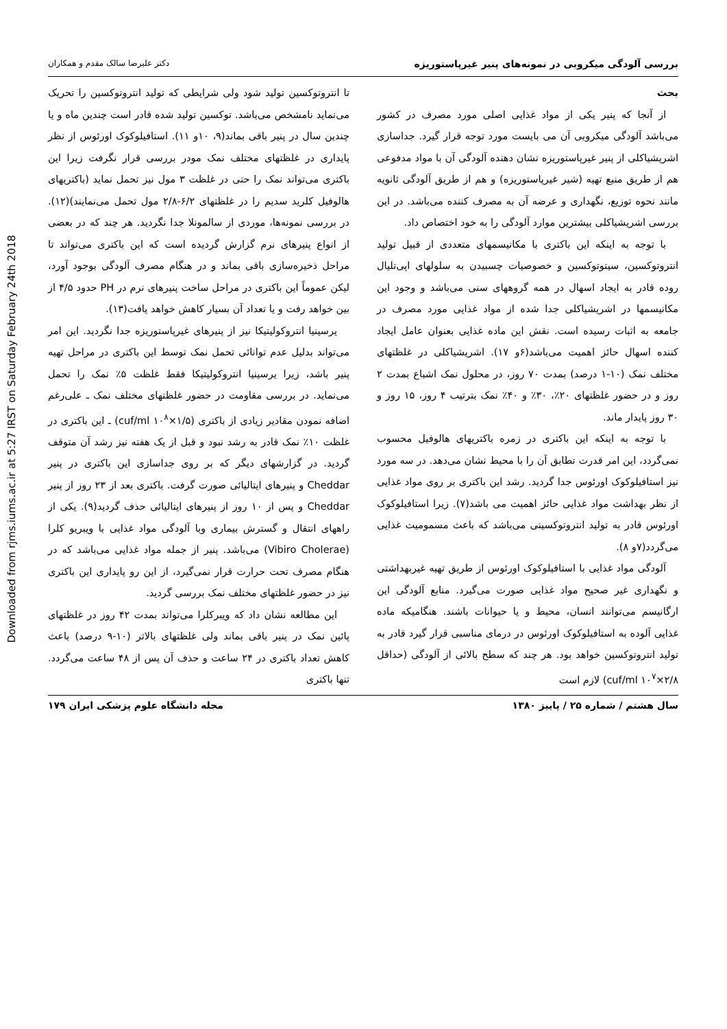Downloaded from rjms.iums.ac.ir at 5:27 IRST on Saturday February 24th 2018
بررسی آلودگی میکروبی در نمونه‌های پنیر غیرپاستوریزه دکتر علیرضا سالک مقدم و همکاران
بحث
از آنجا که پنیر یکی از مواد غذایی اصلی مورد مصرف در کشور می‌باشد آلودگی میکروبی آن می بایست مورد توجه قرار گیرد. جداسازی اشریشیاکلی از پنیر غیرپاستوریزه نشان دهنده آلودگی آن با مواد مدفوعی هم از طریق منبع تهیه (شیر غیرپاستوریزه) و هم از طریق آلودگی ثانویه مانند نحوه توزیع، نگهداری و عرضه آن به مصرف کننده می‌باشد. در این بررسی اشریشیاکلی بیشترین موارد آلودگی را به خود اختصاص داد.
با توجه به اینکه این باکتری با مکانیسمهای متعددی از قبیل تولید انتروتوکسین، سیتوتوکسین و خصوصیات چسبیدن به سلولهای اپی‌تلیال روده قادر به ایجاد اسهال در همه گروههای سنی می‌باشد و وجود این مکانیسمها در اشریشیاکلی جدا شده از مواد غذایی مورد مصرف در جامعه به اثبات رسیده است. نقش این ماده غذایی بعنوان عامل ایجاد کننده اسهال حائز اهمیت می‌باشد(۶و ۱۷). اشریشیاکلی در غلظتهای مختلف نمک (۱۰-۱ درصد) بمدت ۷۰ روز، در محلول نمک اشباع بمدت ۲ روز و در حضور غلظتهای ۲۰٪، ۳۰٪ و ۴۰٪ نمک بترتیب ۴ روز، ۱۵ روز و ۳۰ روز پایدار ماند.
با توجه به اینکه این باکتری در زمره باکتریهای هالوفیل محسوب نمی‌گردد، این امر قدرت تطابق آن را با محیط نشان می‌دهد. در سه مورد نیز استافیلوکوک اورئوس جدا گردید. رشد این باکتری بر روی مواد غذایی از نظر بهداشت مواد غذایی حائز اهمیت می باشد(۷). زیرا استافیلوکوک اورئوس قادر به تولید انتروتوکسینی می‌باشد که باعث مسمومیت غذایی می‌گردد(۷و ۸).
آلودگی مواد غذایی با استافیلوکوک اورئوس از طریق تهیه غیربهداشتی و نگهداری غیر صحیح مواد غذایی صورت می‌گیرد. منابع آلودگی این ارگانیسم می‌توانند انسان، محیط و یا حیوانات باشند. هنگامیکه ماده غذایی آلوده به استافیلوکوک اورئوس در درمای مناسبی قرار گیرد قادر به تولید انتروتوکسین خواهد بود. هر چند که سطح بالائی از آلودگی (حداقل cuf/ml ۱۰<sup>۷</sup>×۲/۸) لازم است
تا انتروتوکسین تولید شود ولی شرایطی که تولید انتروتوکسین را تحریک می‌نماید نامشخص می‌باشد. توکسین تولید شده قادر است چندین ماه و یا چندین سال در پنیر باقی بماند(۹، ۱۰و ۱۱). استافیلوکوک اورئوس از نظر پایداری در غلظتهای مختلف نمک مودر بررسی قرار نگرفت زیرا این باکتری می‌تواند نمک را حتی در غلظت ۳ مول نیز تحمل نماید (باکتریهای هالوفیل کلرید سدیم را در غلظتهای ۶/۲-۲/۸ مول تحمل می‌نمایند)(۱۲). در بررسی نمونه‌ها، موردی از سالمونلا جدا نگردید. هر چند که در بعضی از انواع پنیرهای نرم گزارش گردیده است که این باکتری می‌تواند تا مراحل ذخیره‌سازی باقی بماند و در هنگام مصرف آلودگی بوجود آورد، لیکن عموماً این باکتری در مراحل ساخت پنیرهای نرم در PH حدود ۴/۵ از بین خواهد رفت و یا تعداد آن بسیار کاهش خواهد یافت(۱۳).
یرسینیا انتروکولیتیکا نیز از پنیرهای غیرپاستوریزه جدا نگردید. این امر می‌تواند بدلیل عدم توانائی تحمل نمک توسط این باکتری در مراحل تهیه پنیر باشد، زیرا یرسینیا انتروکولیتیکا فقط غلظت ۵٪ نمک را تحمل می‌نماید. در بررسی مقاومت در حضور غلظتهای مختلف نمک ـ علی‌رغم اضافه نمودن مقادیر زیادی از باکتری (cuf/ml ۱۰<sup>۸</sup>×۱/۵) ـ این باکتری در غلظت ۱۰٪ نمک قادر به رشد نبود و قبل از یک هفته نیز رشد آن متوقف گردید. در گزارشهای دیگر که بر روی جداسازی این باکتری در پنیر Cheddar و پنیرهای ایتالیائی صورت گرفت. باکتری بعد از ۲۳ روز از پنیر Cheddar و پس از ۱۰ روز از پنیرهای ایتالیائی حذف گردید(۹). یکی از راههای انتقال و گسترش بیماری وبا آلودگی مواد غذایی با ویبریو کلرا (Vibiro Cholerae) می‌باشد. پنیر از جمله مواد غذایی می‌باشد که در هنگام مصرف تحت حرارت قرار نمی‌گیرد، از این رو پایداری این باکتری نیز در حضور غلظتهای مختلف نمک بررسی گردید.
این مطالعه نشان داد که ویبرکلرا می‌تواند بمدت ۴۲ روز در غلظتهای پائین نمک در پنیر باقی بماند ولی غلظتهای بالاتر (۱۰-۹ درصد) باعث کاهش تعداد باکتری در ۲۴ ساعت و حذف آن پس از ۴۸ ساعت می‌گردد. تنها باکتری
سال هشتم / شماره ۲۵ / پاییز ۱۳۸۰ مجله دانشگاه علوم پزشکی ایران ۱۷۹